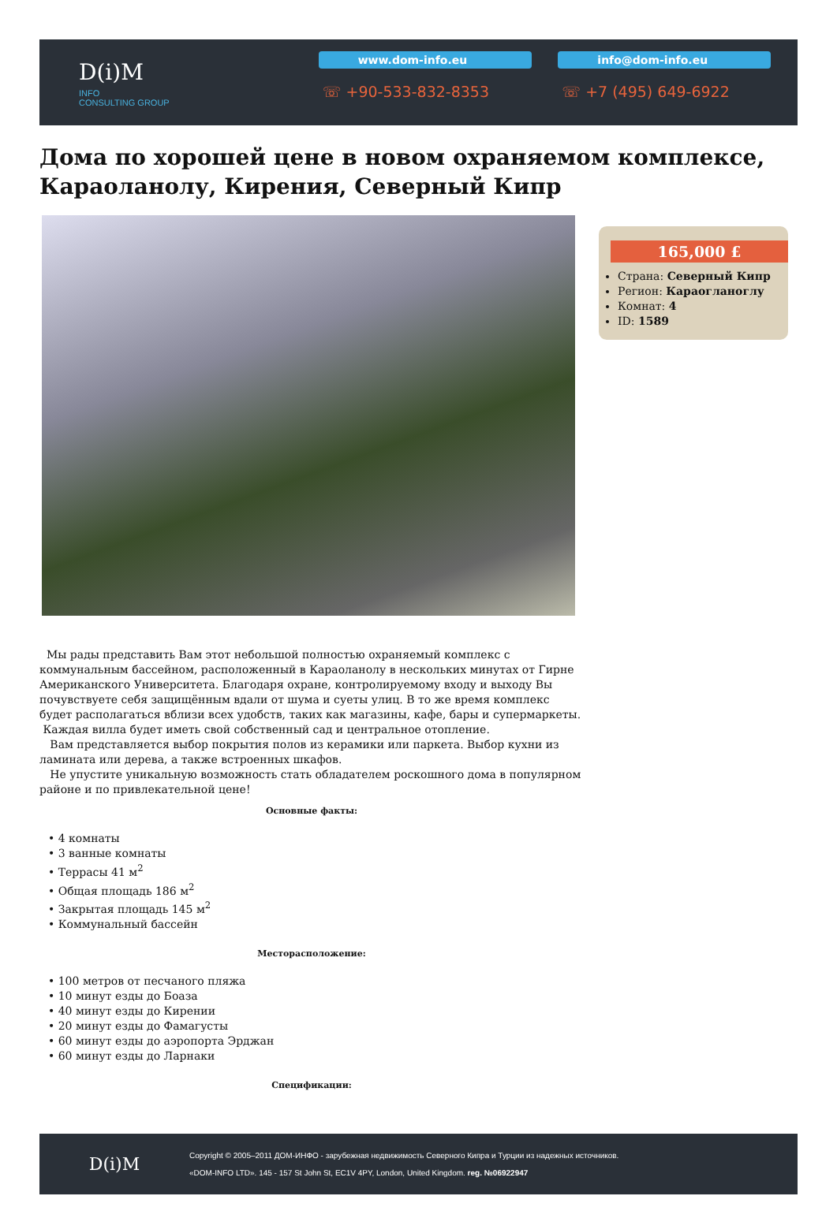D(i)M
INFO
CONSULTING GROUP
www.dom-info.eu
☏ +90-533-832-8353
info@dom-info.eu
☏ +7 (495) 649-6922
Дома по хорошей цене в новом охраняемом комплексе, Караоланолу, Кирения, Северный Кипр
165,000 £
Страна: Северный Кипр
Регион: Караогланоглу
Комнат: 4
ID: 1589
Мы рады представить Вам этот небольшой полностью охраняемый комплекс с коммунальным бассейном, расположенный в Караоланолу в нескольких минутах от Гирне Американского Университета. Благодаря охране, контролируемому входу и выходу Вы почувствуете себя защищённым вдали от шума и суеты улиц. В то же время комплекс будет располагаться вблизи всех удобств, таких как магазины, кафе, бары и супермаркеты. Каждая вилла будет иметь свой собственный сад и центральное отопление.
Вам представляется выбор покрытия полов из керамики или паркета. Выбор кухни из ламината или дерева, а также встроенных шкафов.
Не упустите уникальную возможность стать обладателем роскошного дома в популярном районе и по привлекательной цене!
Основные факты:
• 4 комнаты
• 3 ванные комнаты
• Террасы 41 м<sup>2</sup>
• Общая площадь 186 м<sup>2</sup>
• Закрытая площадь 145 м<sup>2</sup>
• Коммунальный бассейн
Месторасположение:
• 100 метров от песчаного пляжа
• 10 минут езды до Боаза
• 40 минут езды до Кирении
• 20 минут езды до Фамагусты
• 60 минут езды до аэропорта Эрджан
• 60 минут езды до Ларнаки
Спецификации:
D(i)M
Copyright © 2005–2011 ДОМ-ИНФО - зарубежная недвижимость Северного Кипра и Турции из надежных источников.
«DOM-INFO LTD». 145 - 157 St John St, EC1V 4PY, London, United Kingdom. reg. №06922947